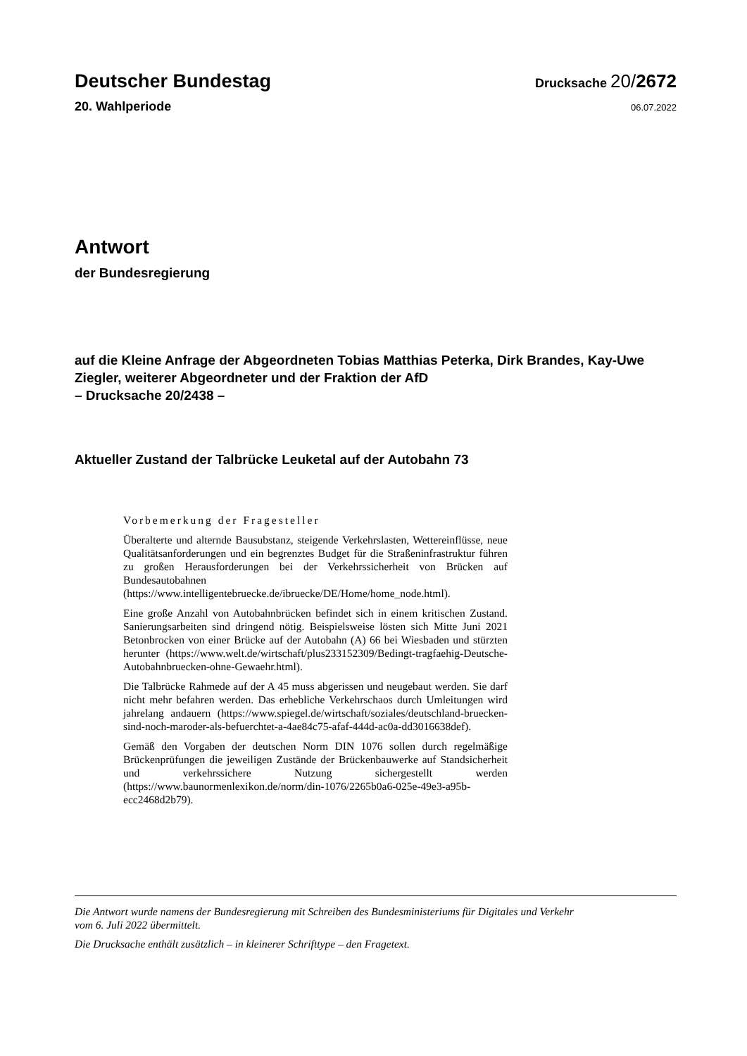Deutscher Bundestag
Drucksache 20/2672
20. Wahlperiode
06.07.2022
Antwort
der Bundesregierung
auf die Kleine Anfrage der Abgeordneten Tobias Matthias Peterka, Dirk Brandes, Kay-Uwe Ziegler, weiterer Abgeordneter und der Fraktion der AfD
– Drucksache 20/2438 –
Aktueller Zustand der Talbrücke Leuketal auf der Autobahn 73
Vorbemerkung der Fragesteller
Überalterte und alternde Bausubstanz, steigende Verkehrslasten, Wettereinflüsse, neue Qualitätsanforderungen und ein begrenztes Budget für die Straßeninfrastruktur führen zu großen Herausforderungen bei der Verkehrssicherheit von Brücken auf Bundesautobahnen (https://www.intelligentebruecke.de/ibruecke/DE/Home/home_node.html).
Eine große Anzahl von Autobahnbrücken befindet sich in einem kritischen Zustand. Sanierungsarbeiten sind dringend nötig. Beispielsweise lösten sich Mitte Juni 2021 Betonbrocken von einer Brücke auf der Autobahn (A) 66 bei Wiesbaden und stürzten herunter (https://www.welt.de/wirtschaft/plus233152309/Bedingt-tragfaehig-Deutsche-Autobahnbruecken-ohne-Gewaehr.html).
Die Talbrücke Rahmede auf der A 45 muss abgerissen und neugebaut werden. Sie darf nicht mehr befahren werden. Das erhebliche Verkehrschaos durch Umleitungen wird jahrelang andauern (https://www.spiegel.de/wirtschaft/soziales/deutschland-bruecken-sind-noch-maroder-als-befuerchtet-a-4ae84c75-afaf-444d-ac0a-dd3016638def).
Gemäß den Vorgaben der deutschen Norm DIN 1076 sollen durch regelmäßige Brückenprüfungen die jeweiligen Zustände der Brückenbauwerke auf Standsicherheit und verkehrssichere Nutzung sichergestellt werden (https://www.baunormenlexikon.de/norm/din-1076/2265b0a6-025e-49e3-a95b-ecc2468d2b79).
Die Antwort wurde namens der Bundesregierung mit Schreiben des Bundesministeriums für Digitales und Verkehr
vom 6. Juli 2022 übermittelt.
Die Drucksache enthält zusätzlich – in kleinerer Schrifttype – den Fragetext.